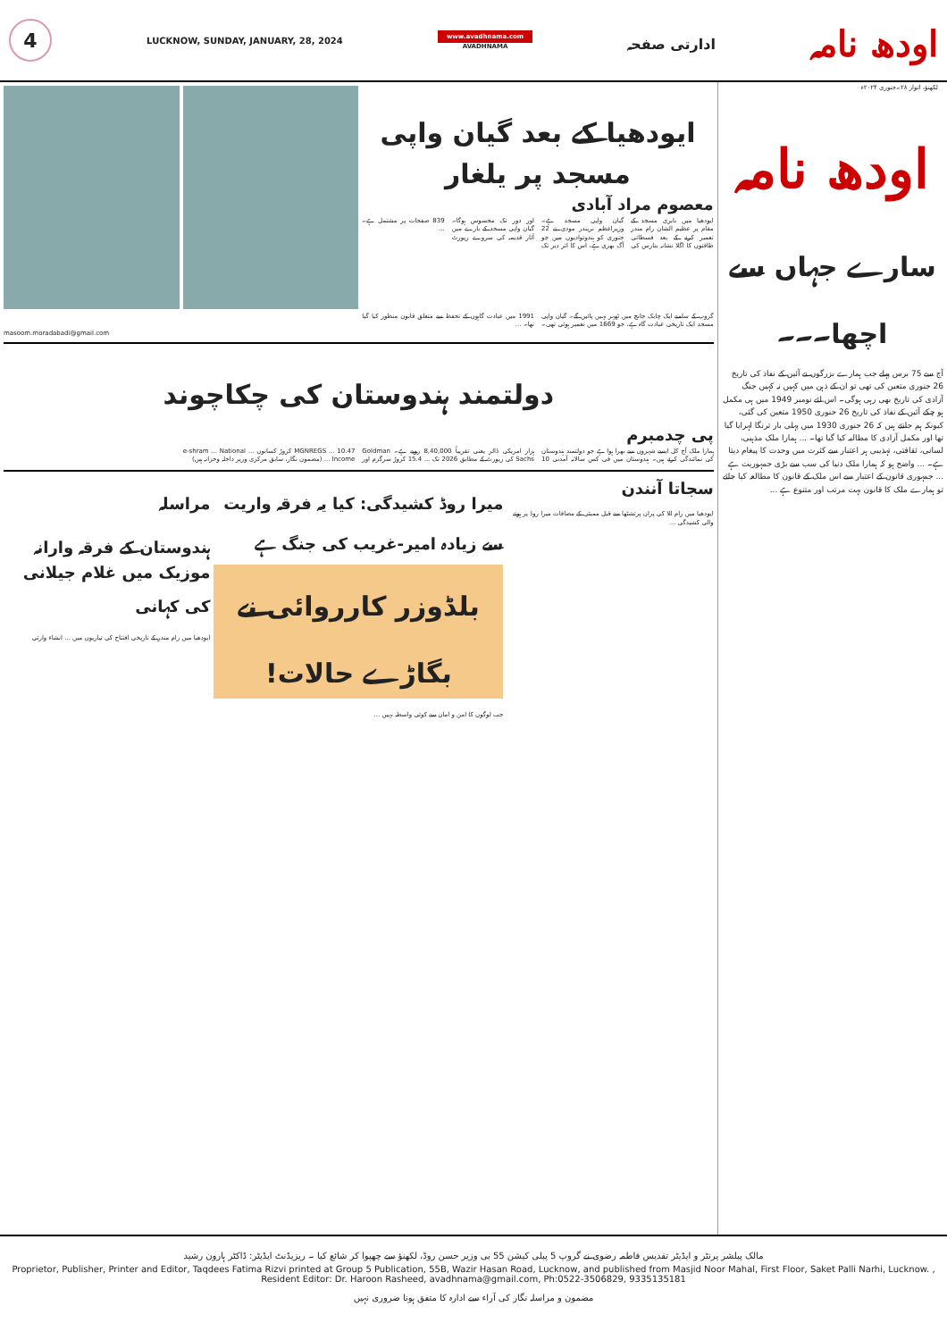4
LUCKNOW, SUNDAY, JANUARY, 28, 2024
www.avadhnama.com
AVADHNAMA
ادارتی صفحہ
اودھ نامہ
لکھنؤ، اتوار ۲۸۔جنوری ۲۰۲۴ء
ایودھیا کے بعد گیان واپی مسجد پر یلغار
معصوم مراد آبادی
ایودھیا میں بابری مسجد کے مقام پر عظیم الشان رام مندر تعمیر کرنے کے بعد فسطائی طاقتوں کا اگلا نشانہ بنارس کی گیان واپی مسجد ہے۔ وزیراعظم نریندر مودی نے 22 جنوری کو ہندوتوادیوں میں جو آگ بھری ہے، اس کا اثر دیر تک اور دور تک محسوس ہوگا۔ گیان واپی مسجد کے بارے میں آثار قدیمہ کی سروے رپورٹ 839 صفحات پر مشتمل ہے۔ ...
گروپ کے سامنے ایک چابک جانچ میں ٹھہر نہیں پائیں گے۔ گیان واپی مسجد ایک تاریخی عبادت گاہ ہے، جو 1669 میں تعمیر ہوئی تھی۔ 1991 میں عبادت گاہوں کے تحفظ سے متعلق قانون منظور کیا گیا تھا۔ ...
masoom.moradabadi@gmail.com
دولتمند ہندوستان کی چکاچوند
پی چدمبرم
ہمارا ملک آج کل ایسے شہروں سے بھرا ہوا ہے جو دولتمند ہندوستان کی نمائندگی کرتے ہیں۔ ہندوستان میں فی کس سالانہ آمدنی 10 ہزار امریکی ڈالر یعنی تقریباً 8,40,000 روپے ہے۔ Goldman Sachs کی رپورٹ کے مطابق 2026 تک ... 15.4 کروڑ سرگرم اور MGNREGS ... 10.47 کروڑ کسانوں ... e-shram ... National Income ... (مضمون نگار، سابق مرکزی وزیر داخلہ وخزانہ ہیں)
مراسلہ
ہندوستان کے فرقہ وارانہ موزیک میں غلام جیلانی کی کہانی
ایودھیا میں رام مندر کے تاریخی افتتاح کی تیاریوں میں ... انشاء وارثی
میرا روڈ کشیدگی: کیا یہ فرقہ واریت سے زیادہ امیر-غریب کی جنگ ہے
بلڈوزر کارروائی نے بگاڑے حالات!
جب لوگوں کا امن و امان سے کوئی واسطہ نہیں ...
سجاتا آنندن
ایودھیا میں رام للا کی پران پرتشٹھا سے قبل ممبئی کے مضافات میرا روڈ پر ہونے والی کشیدگی ...
اودھ نامہ
سارے جہاں سے اچھا۔۔۔
آج سے 75 برس پہلے جب ہمارے بزرگوں نے آئین کے نفاذ کی تاریخ 26 جنوری متعین کی تھی تو ان کے ذہن میں کہیں نہ کہیں جنگ آزادی کی تاریخ بھی رہی ہوگی۔ اس لئے نومبر 1949 میں ہی مکمل ہو چکے آئین کے نفاذ کی تاریخ 26 جنوری 1950 متعین کی گئی، کیونکہ ہم جانتے ہیں کہ 26 جنوری 1930 میں پہلی بار ترنگا لہرایا گیا تھا اور مکمل آزادی کا مطالبہ کیا گیا تھا۔ ... ہمارا ملک مذہبی، لسانی، ثقافتی، تہذیبی ہر اعتبار سے کثرت میں وحدت کا پیغام دیتا ہے۔ ... واضح ہو کہ ہمارا ملک دنیا کی سب سے بڑی جمہوریت ہے ... جمہوری قانون کے اعتبار سے اس ملک کے قانون کا مطالعہ کیا جائے تو ہمارے ملک کا قانون بہت مرتب اور متنوع ہے ...
مالک پبلشر پرنٹر و ایڈیٹر تقدیس فاطمہ رضوی نے گروپ 5 پبلی کیشن 55 بی وزیر حسن روڈ، لکھنؤ سے چھپوا کر شائع کیا ۔ ریزیڈنٹ ایڈیٹر: ڈاکٹر ہارون رشید
Proprietor, Publisher, Printer and Editor, Taqdees Fatima Rizvi printed at Group 5 Publication, 55B, Wazir Hasan Road, Lucknow, and published from Masjid Noor Mahal, First Floor, Saket Palli Narhi, Lucknow. , Resident Editor: Dr. Haroon Rasheed, avadhnama@gmail.com, Ph:0522-3506829, 9335135181
مضمون و مراسلہ نگار کی آراء سے ادارہ کا متفق ہونا ضروری نہیں